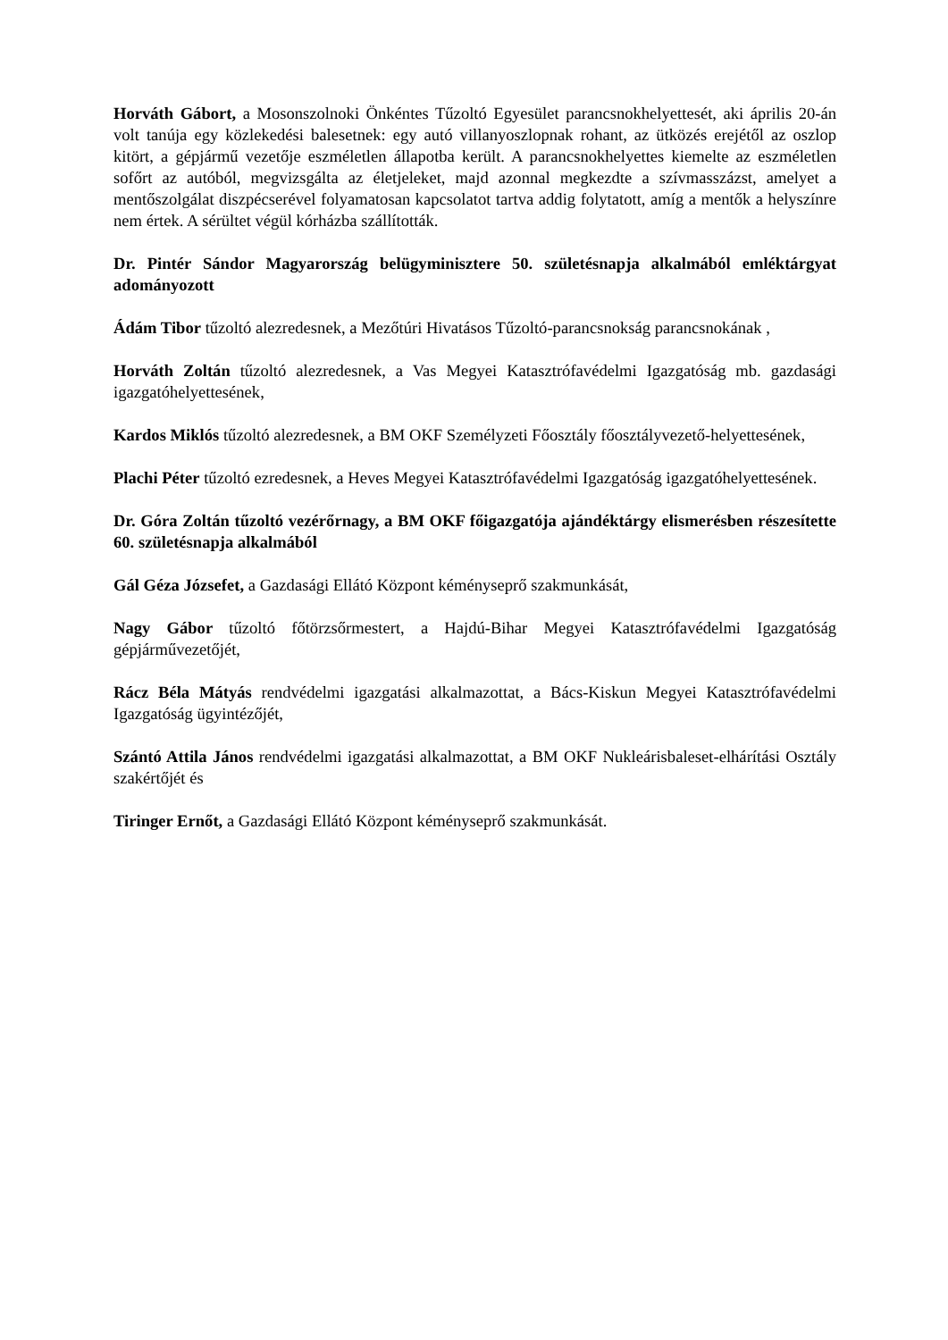Horváth Gábort, a Mosonszolnoki Önkéntes Tűzoltó Egyesület parancsnokhelyettesét, aki április 20-án volt tanúja egy közlekedési balesetnek: egy autó villanyoszlopnak rohant, az ütközés erejétől az oszlop kitört, a gépjármű vezetője eszméletlen állapotba került. A parancsnokhelyettes kiemelte az eszméletlen sofőrt az autóból, megvizsgálta az életjeleket, majd azonnal megkezdte a szívmasszázst, amelyet a mentőszolgálat diszpécserével folyamatosan kapcsolatot tartva addig folytatott, amíg a mentők a helyszínre nem értek. A sérültet végül kórházba szállították.
Dr. Pintér Sándor Magyarország belügyminisztere 50. születésnapja alkalmából emléktárgyat adományozott
Ádám Tibor tűzoltó alezredesnek, a Mezőtúri Hivatásos Tűzoltó-parancsnokság parancsnokának ,
Horváth Zoltán tűzoltó alezredesnek, a Vas Megyei Katasztrófavédelmi Igazgatóság mb. gazdasági igazgatóhelyettesének,
Kardos Miklós tűzoltó alezredesnek, a BM OKF Személyzeti Főosztály főosztályvezető-helyettesének,
Plachi Péter tűzoltó ezredesnek, a Heves Megyei Katasztrófavédelmi Igazgatóság igazgatóhelyettesének.
Dr. Góra Zoltán tűzoltó vezérőrnagy, a BM OKF főigazgatója ajándéktárgy elismerésben részesítette 60. születésnapja alkalmából
Gál Géza Józsefet, a Gazdasági Ellátó Központ kéményseprő szakmunkását,
Nagy Gábor tűzoltó főtörzsőrmestert, a Hajdú-Bihar Megyei Katasztrófavédelmi Igazgatóság gépjárművezetőjét,
Rácz Béla Mátyás rendvédelmi igazgatási alkalmazottat, a Bács-Kiskun Megyei Katasztrófavédelmi Igazgatóság ügyintézőjét,
Szántó Attila János rendvédelmi igazgatási alkalmazottat, a BM OKF Nukleárisbaleset-elhárítási Osztály szakértőjét és
Tiringer Ernőt, a Gazdasági Ellátó Központ kéményseprő szakmunkását.